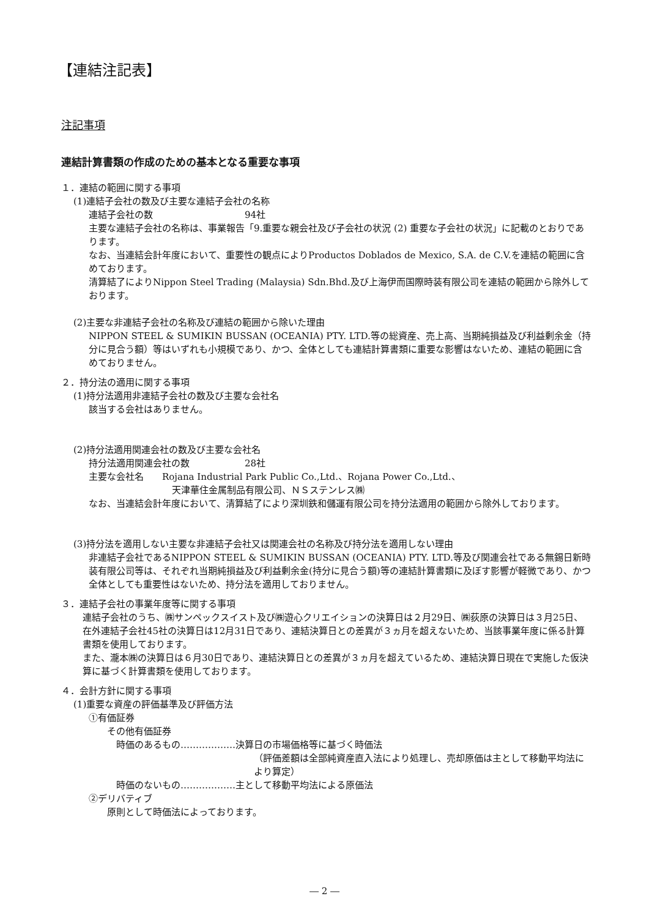【連結注記表】
注記事項
連結計算書類の作成のための基本となる重要な事項
１．連結の範囲に関する事項
(1)連結子会社の数及び主要な連結子会社の名称
連結子会社の数　　　　　　　　　　94社
主要な連結子会社の名称は、事業報告「9.重要な親会社及び子会社の状況 (2) 重要な子会社の状況」に記載のとおりであります。
なお、当連結会計年度において、重要性の観点によりProductos Doblados de Mexico, S.A. de C.V.を連結の範囲に含めております。
清算結了によりNippon Steel Trading (Malaysia) Sdn.Bhd.及び上海伊而国際時装有限公司を連結の範囲から除外しております。
(2)主要な非連結子会社の名称及び連結の範囲から除いた理由
NIPPON STEEL & SUMIKIN BUSSAN (OCEANIA) PTY. LTD.等の総資産、売上高、当期純損益及び利益剰余金（持分に見合う額）等はいずれも小規模であり、かつ、全体としても連結計算書類に重要な影響はないため、連結の範囲に含めておりません。
２．持分法の適用に関する事項
(1)持分法適用非連結子会社の数及び主要な会社名
該当する会社はありません。
(2)持分法適用関連会社の数及び主要な会社名
持分法適用関連会社の数　　　　　　28社
主要な会社名　　Rojana Industrial Park Public Co.,Ltd.、Rojana Power Co.,Ltd.、
天津華住金属制品有限公司、ＮＳステンレス㈱
なお、当連結会計年度において、清算結了により深圳鉄和儲運有限公司を持分法適用の範囲から除外しております。
(3)持分法を適用しない主要な非連結子会社又は関連会社の名称及び持分法を適用しない理由
非連結子会社であるNIPPON STEEL & SUMIKIN BUSSAN (OCEANIA) PTY. LTD.等及び関連会社である無錫日新時装有限公司等は、それぞれ当期純損益及び利益剰余金(持分に見合う額)等の連結計算書類に及ぼす影響が軽微であり、かつ全体としても重要性はないため、持分法を適用しておりません。
３．連結子会社の事業年度等に関する事項
連結子会社のうち、㈱サンペックスイスト及び㈱遊心クリエイションの決算日は２月29日、㈱荻原の決算日は３月25日、在外連結子会社45社の決算日は12月31日であり、連結決算日との差異が３ヵ月を超えないため、当該事業年度に係る計算書類を使用しております。
また、瀧本㈱の決算日は６月30日であり、連結決算日との差異が３ヵ月を超えているため、連結決算日現在で実施した仮決算に基づく計算書類を使用しております。
４．会計方針に関する事項
(1)重要な資産の評価基準及び評価方法
①有価証券
その他有価証券
時価のあるもの………………決算日の市場価格等に基づく時価法
（評価差額は全部純資産直入法により処理し、売却原価は主として移動平均法により算定）
時価のないもの………………主として移動平均法による原価法
②デリバティブ
原則として時価法によっております。
― 2 ―